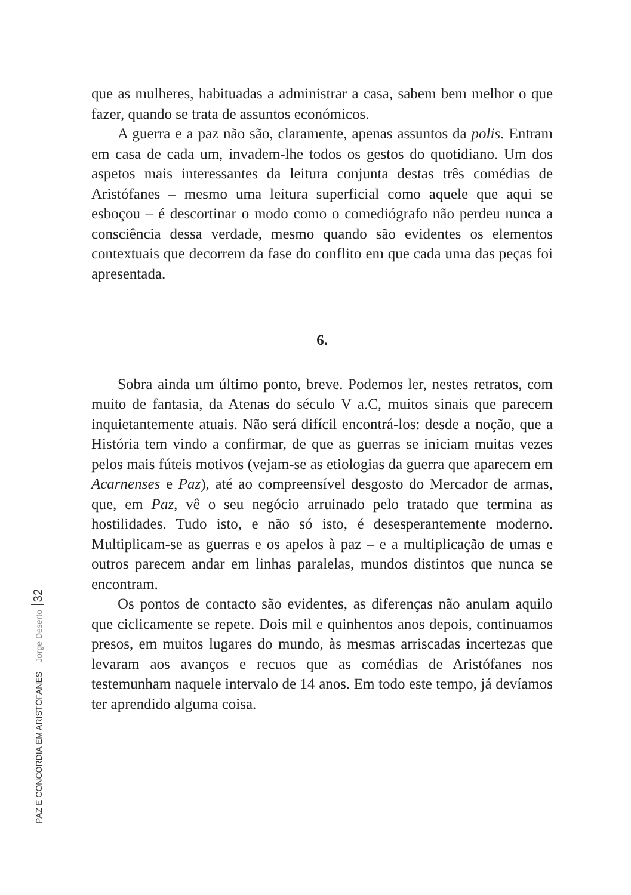que as mulheres, habituadas a administrar a casa, sabem bem melhor o que fazer, quando se trata de assuntos económicos.
A guerra e a paz não são, claramente, apenas assuntos da polis. Entram em casa de cada um, invadem-lhe todos os gestos do quotidiano. Um dos aspetos mais interessantes da leitura conjunta destas três comédias de Aristófanes – mesmo uma leitura superficial como aquele que aqui se esboçou – é descortinar o modo como o comediógrafo não perdeu nunca a consciência dessa verdade, mesmo quando são evidentes os elementos contextuais que decorrem da fase do conflito em que cada uma das peças foi apresentada.
6.
Sobra ainda um último ponto, breve. Podemos ler, nestes retratos, com muito de fantasia, da Atenas do século V a.C, muitos sinais que parecem inquietantemente atuais. Não será difícil encontrá-los: desde a noção, que a História tem vindo a confirmar, de que as guerras se iniciam muitas vezes pelos mais fúteis motivos (vejam-se as etiologias da guerra que aparecem em Acarnenses e Paz), até ao compreensível desgosto do Mercador de armas, que, em Paz, vê o seu negócio arruinado pelo tratado que termina as hostilidades. Tudo isto, e não só isto, é desesperantemente moderno. Multiplicam-se as guerras e os apelos à paz – e a multiplicação de umas e outros parecem andar em linhas paralelas, mundos distintos que nunca se encontram.
Os pontos de contacto são evidentes, as diferenças não anulam aquilo que ciclicamente se repete. Dois mil e quinhentos anos depois, continuamos presos, em muitos lugares do mundo, às mesmas arriscadas incertezas que levaram aos avanços e recuos que as comédias de Aristófanes nos testemunham naquele intervalo de 14 anos. Em todo este tempo, já devíamos ter aprendido alguma coisa.
PAZ E CONCÓRDIA EM ARISTÓFANES Jorge Deserto 32